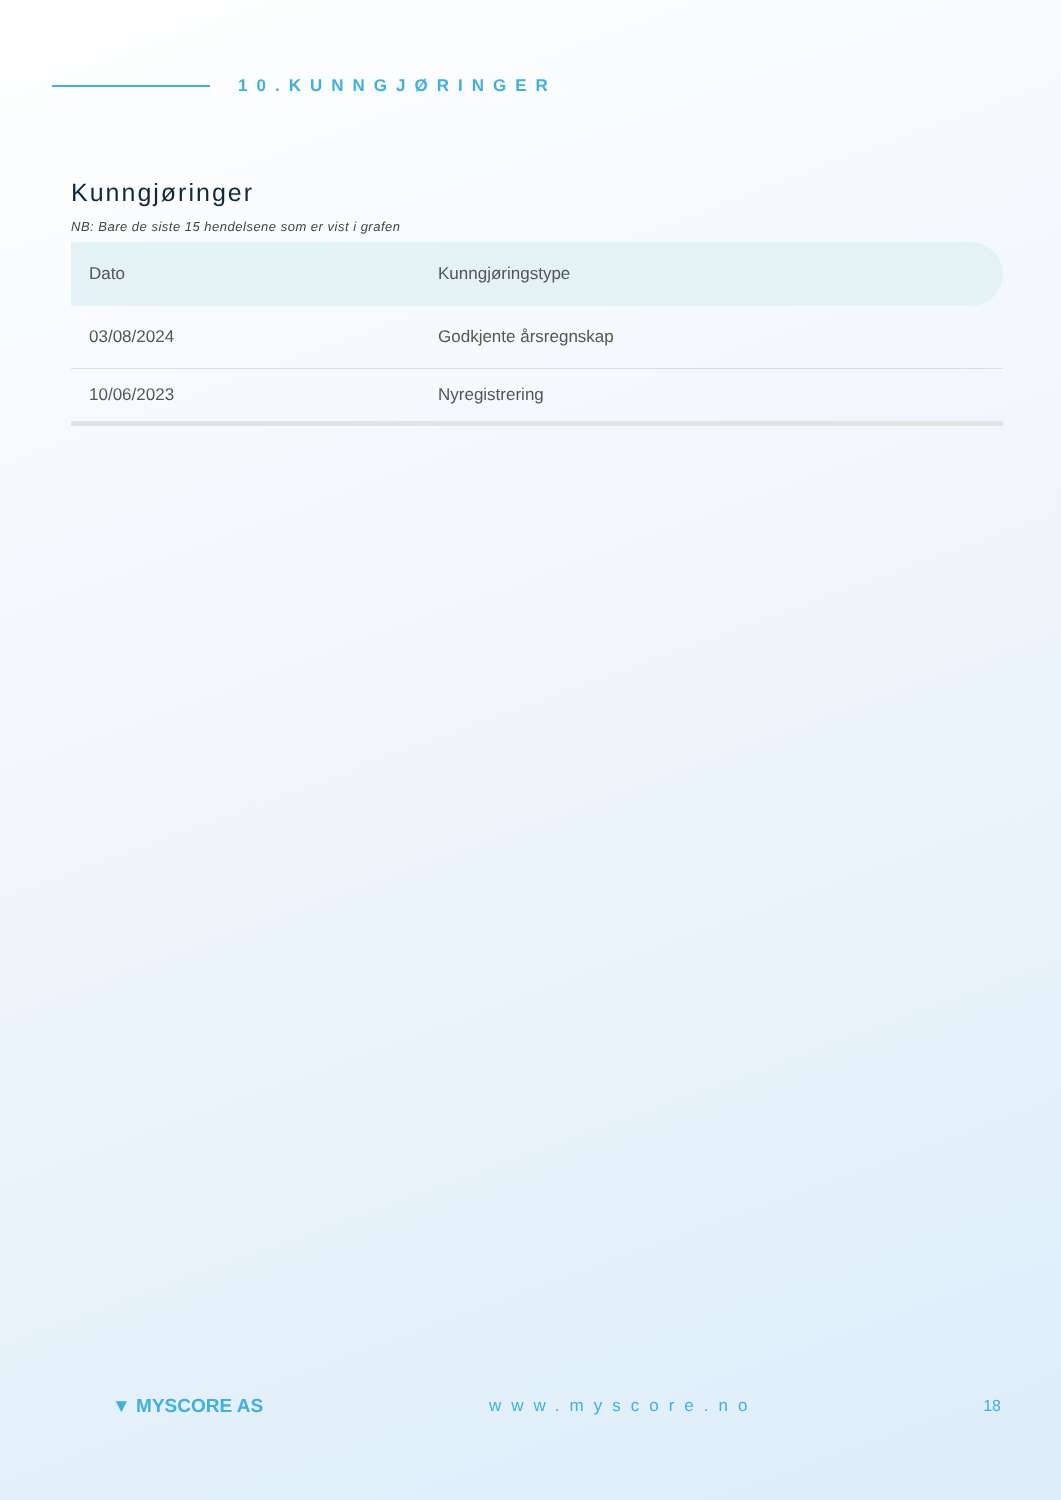10.KUNNGJØRINGER
Kunngjøringer
NB: Bare de siste 15 hendelsene som er vist i grafen
| Dato | Kunngjøringstype |
| --- | --- |
| 03/08/2024 | Godkjente årsregnskap |
| 10/06/2023 | Nyregistrering |
▼ MYSCORE AS www.myscore.no 18